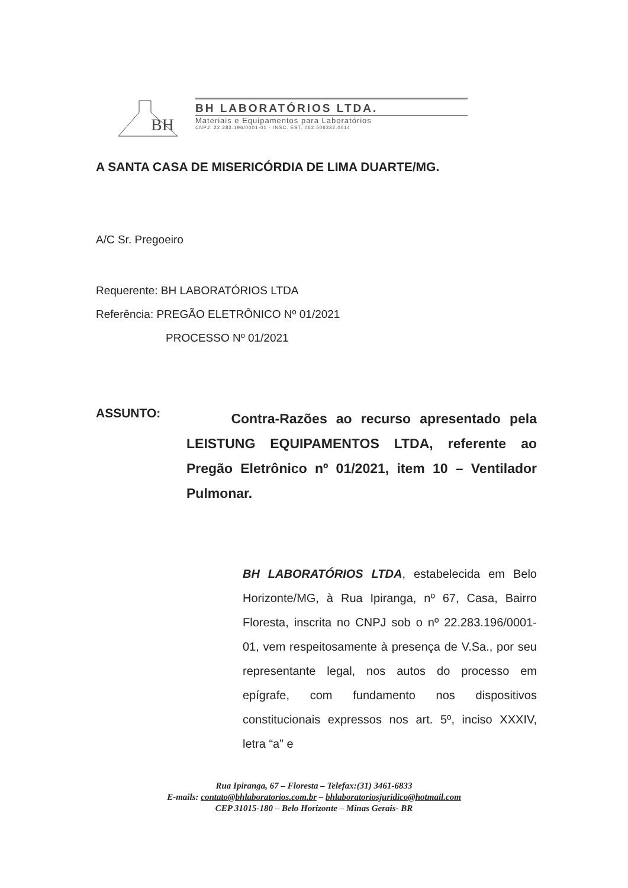BH
BH LABORATÓRIOS LTDA.
Materiais e Equipamentos para Laboratórios
CNPJ: 22.283.196/0001-01 - INSC. EST. 062.506332.0014
A SANTA CASA DE MISERICÓRDIA DE LIMA DUARTE/MG.
A/C Sr. Pregoeiro
Requerente: BH LABORATÓRIOS LTDA
Referência: PREGÃO ELETRÔNICO Nº 01/2021
PROCESSO Nº 01/2021
ASSUNTO:
Contra-Razões ao recurso apresentado pela LEISTUNG EQUIPAMENTOS LTDA, referente ao Pregão Eletrônico nº 01/2021, item 10 – Ventilador Pulmonar.
BH LABORATÓRIOS LTDA, estabelecida em Belo Horizonte/MG, à Rua Ipiranga, nº 67, Casa, Bairro Floresta, inscrita no CNPJ sob o nº 22.283.196/0001-01, vem respeitosamente à presença de V.Sa., por seu representante legal, nos autos do processo em epígrafe, com fundamento nos dispositivos constitucionais expressos nos art. 5º, inciso XXXIV, letra “a” e
Rua Ipiranga, 67 – Floresta – Telefax:(31) 3461-6833
E-mails: contato@bhlaboratorios.com.br – bhlaboratoriosjuridico@hotmail.com
CEP 31015-180 – Belo Horizonte – Minas Gerais- BR